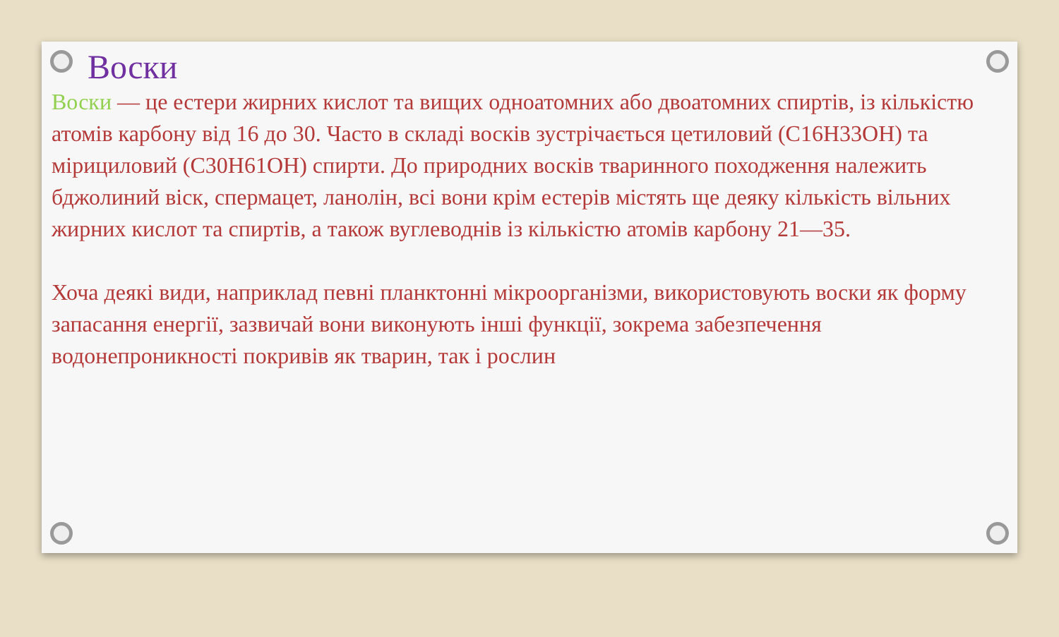Воски
Воски — це естери жирних кислот та вищих одноатомних або двоатомних спиртів, із кількістю атомів карбону від 16 до 30. Часто в складі восків зустрічається цетиловий (C16H33OH) та мірициловий (C30H61OH) спирти. До природних восків тваринного походження належить бджолиний віск, спермацет, ланолін, всі вони крім естерів містять ще деяку кількість вільних жирних кислот та спиртів, а також вуглеводнів із кількістю атомів карбону 21—35.
Хоча деякі види, наприклад певні планктонні мікроорганізми, використовують воски як форму запасання енергії, зазвичай вони виконують інші функції, зокрема забезпечення водонепроникності покривів як тварин, так і рослин